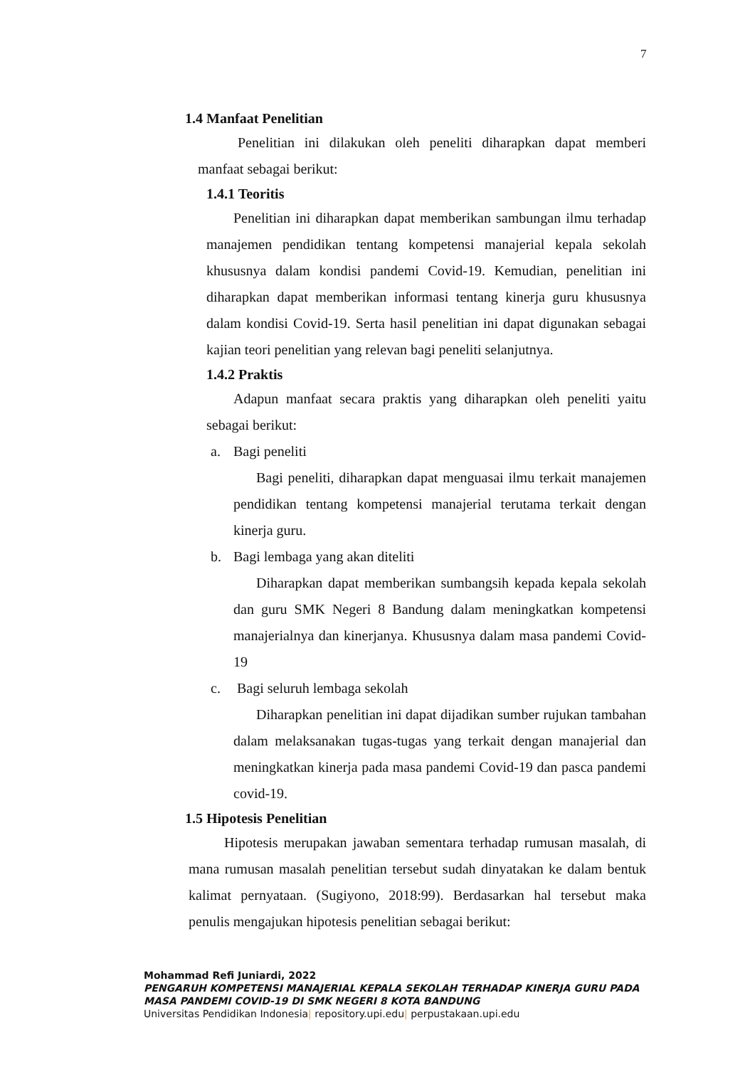7
1.4 Manfaat Penelitian
Penelitian ini dilakukan oleh peneliti diharapkan dapat memberi manfaat sebagai berikut:
1.4.1 Teoritis
Penelitian ini diharapkan dapat memberikan sambungan ilmu terhadap manajemen pendidikan tentang kompetensi manajerial kepala sekolah khususnya dalam kondisi pandemi Covid-19. Kemudian, penelitian ini diharapkan dapat memberikan informasi tentang kinerja guru khususnya dalam kondisi Covid-19. Serta hasil penelitian ini dapat digunakan sebagai kajian teori penelitian yang relevan bagi peneliti selanjutnya.
1.4.2 Praktis
Adapun manfaat secara praktis yang diharapkan oleh peneliti yaitu sebagai berikut:
a. Bagi peneliti
Bagi peneliti, diharapkan dapat menguasai ilmu terkait manajemen pendidikan tentang kompetensi manajerial terutama terkait dengan kinerja guru.
b. Bagi lembaga yang akan diteliti
Diharapkan dapat memberikan sumbangsih kepada kepala sekolah dan guru SMK Negeri 8 Bandung dalam meningkatkan kompetensi manajerialnya dan kinerjanya. Khususnya dalam masa pandemi Covid-19
c. Bagi seluruh lembaga sekolah
Diharapkan penelitian ini dapat dijadikan sumber rujukan tambahan dalam melaksanakan tugas-tugas yang terkait dengan manajerial dan meningkatkan kinerja pada masa pandemi Covid-19 dan pasca pandemi covid-19.
1.5 Hipotesis Penelitian
Hipotesis merupakan jawaban sementara terhadap rumusan masalah, di mana rumusan masalah penelitian tersebut sudah dinyatakan ke dalam bentuk kalimat pernyataan. (Sugiyono, 2018:99). Berdasarkan hal tersebut maka penulis mengajukan hipotesis penelitian sebagai berikut:
Mohammad Refi Juniardi, 2022
PENGARUH KOMPETENSI MANAJERIAL KEPALA SEKOLAH TERHADAP KINERJA GURU PADA MASA PANDEMI COVID-19 DI SMK NEGERI 8 KOTA BANDUNG
Universitas Pendidikan Indonesia| repository.upi.edu| perpustakaan.upi.edu